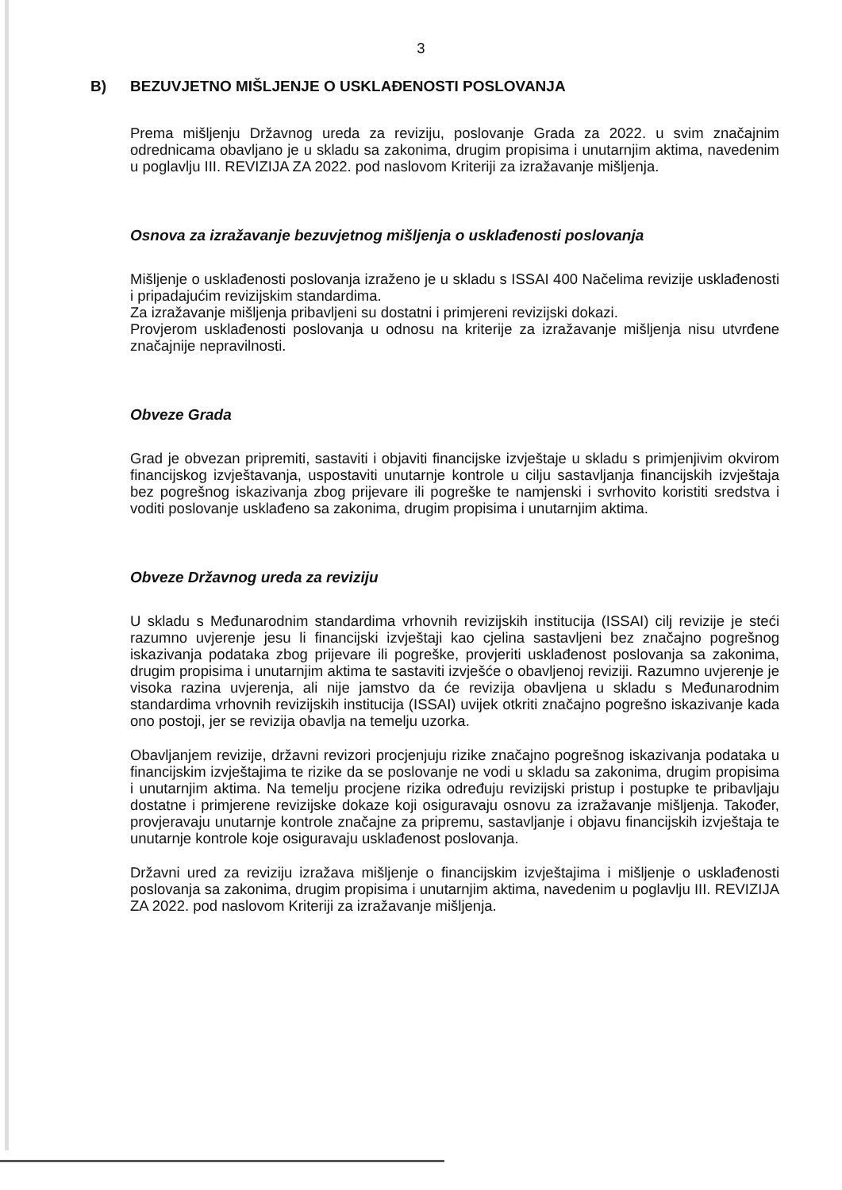3
B) BEZUVJETNO MIŠLJENJE O USKLAĐENOSTI POSLOVANJA
Prema mišljenju Državnog ureda za reviziju, poslovanje Grada za 2022. u svim značajnim odrednicama obavljano je u skladu sa zakonima, drugim propisima i unutarnjim aktima, navedenim u poglavlju III. REVIZIJA ZA 2022. pod naslovom Kriteriji za izražavanje mišljenja.
Osnova za izražavanje bezuvjetnog mišljenja o usklađenosti poslovanja
Mišljenje o usklađenosti poslovanja izraženo je u skladu s ISSAI 400 Načelima revizije usklađenosti i pripadajućim revizijskim standardima.
Za izražavanje mišljenja pribavljeni su dostatni i primjereni revizijski dokazi.
Provjerom usklađenosti poslovanja u odnosu na kriterije za izražavanje mišljenja nisu utvrđene značajnije nepravilnosti.
Obveze Grada
Grad je obvezan pripremiti, sastaviti i objaviti financijske izvještaje u skladu s primjenjivim okvirom financijskog izvještavanja, uspostaviti unutarnje kontrole u cilju sastavljanja financijskih izvještaja bez pogrešnog iskazivanja zbog prijevare ili pogreške te namjenski i svrhovito koristiti sredstva i voditi poslovanje usklađeno sa zakonima, drugim propisima i unutarnjim aktima.
Obveze Državnog ureda za reviziju
U skladu s Međunarodnim standardima vrhovnih revizijskih institucija (ISSAI) cilj revizije je steći razumno uvjerenje jesu li financijski izvještaji kao cjelina sastavljeni bez značajno pogrešnog iskazivanja podataka zbog prijevare ili pogreške, provjeriti usklađenost poslovanja sa zakonima, drugim propisima i unutarnjim aktima te sastaviti izvješće o obavljenoj reviziji. Razumno uvjerenje je visoka razina uvjerenja, ali nije jamstvo da će revizija obavljena u skladu s Međunarodnim standardima vrhovnih revizijskih institucija (ISSAI) uvijek otkriti značajno pogrešno iskazivanje kada ono postoji, jer se revizija obavlja na temelju uzorka.
Obavljanjem revizije, državni revizori procjenjuju rizike značajno pogrešnog iskazivanja podataka u financijskim izvještajima te rizike da se poslovanje ne vodi u skladu sa zakonima, drugim propisima i unutarnjim aktima. Na temelju procjene rizika određuju revizijski pristup i postupke te pribavljaju dostatne i primjerene revizijske dokaze koji osiguravaju osnovu za izražavanje mišljenja. Također, provjeravaju unutarnje kontrole značajne za pripremu, sastavljanje i objavu financijskih izvještaja te unutarnje kontrole koje osiguravaju usklađenost poslovanja.
Državni ured za reviziju izražava mišljenje o financijskim izvještajima i mišljenje o usklađenosti poslovanja sa zakonima, drugim propisima i unutarnjim aktima, navedenim u poglavlju III. REVIZIJA ZA 2022. pod naslovom Kriteriji za izražavanje mišljenja.